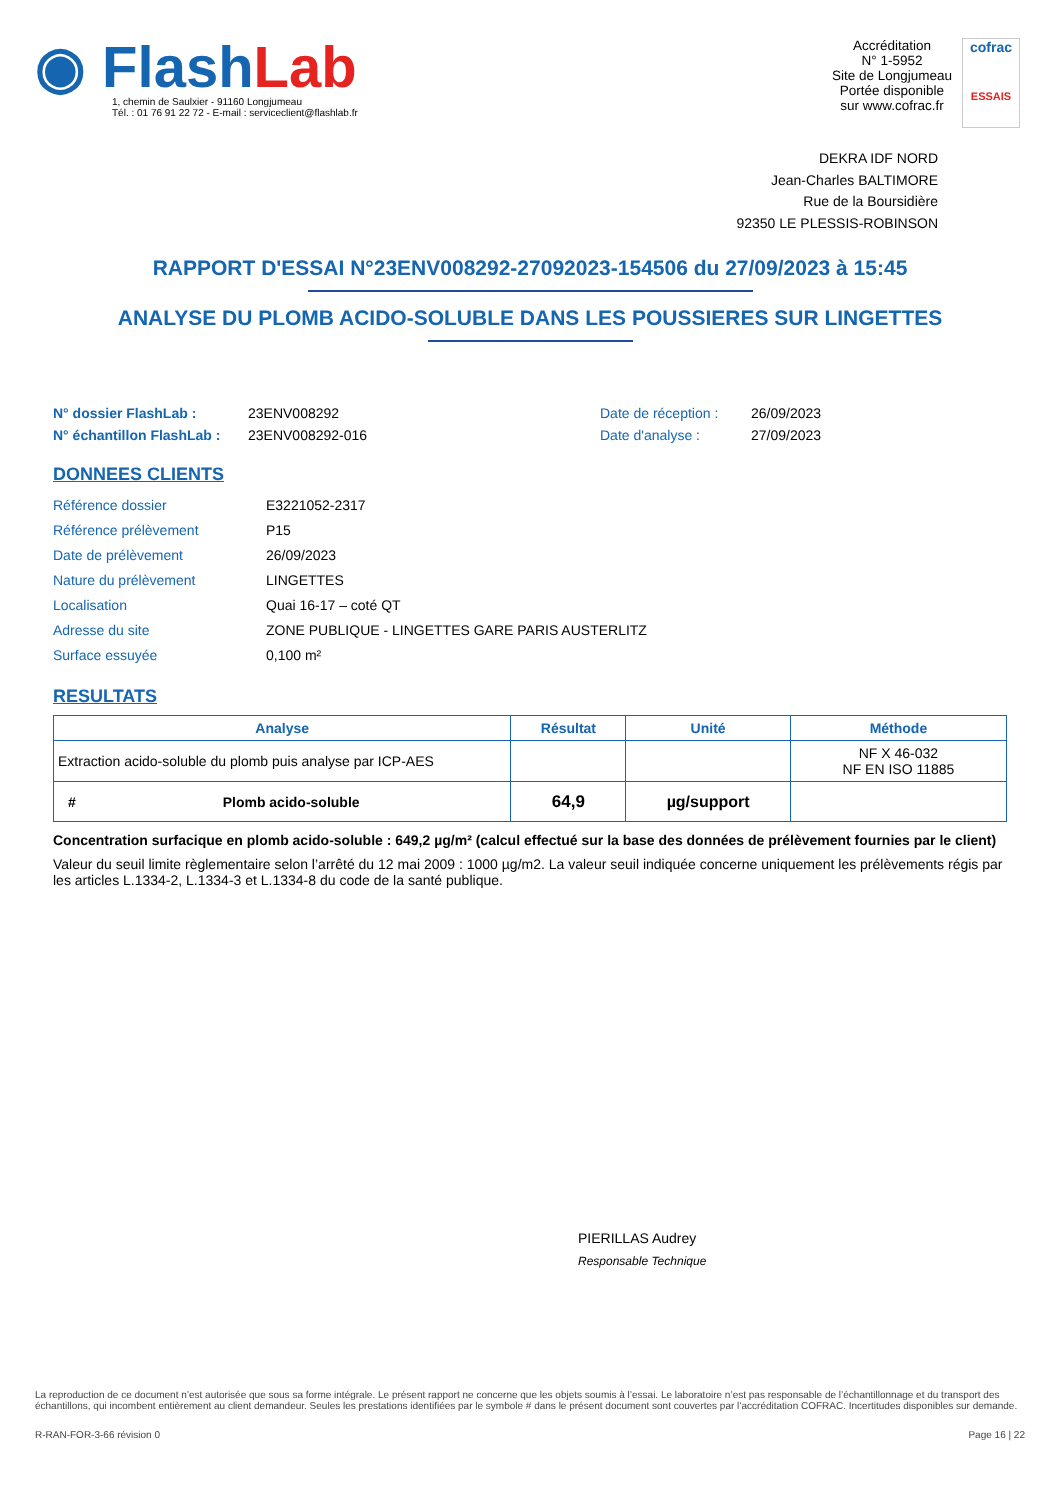◉ FlashLab
1, chemin de Saulxier - 91160 Longjumeau
Tél. : 01 76 91 22 72 - E-mail : serviceclient@flashlab.fr
Accréditation
N° 1-5952
Site de Longjumeau
Portée disponible
sur www.cofrac.fr
cofrac
ESSAIS
DEKRA IDF NORD
Jean-Charles BALTIMORE
Rue de la Boursidière
92350 LE PLESSIS-ROBINSON
RAPPORT D'ESSAI N°23ENV008292-27092023-154506 du 27/09/2023 à 15:45
ANALYSE DU PLOMB ACIDO-SOLUBLE DANS LES POUSSIERES SUR LINGETTES
N° dossier FlashLab : 23ENV008292 Date de réception : 26/09/2023
N° échantillon FlashLab : 23ENV008292-016 Date d'analyse : 27/09/2023
DONNEES CLIENTS
Référence dossier E3221052-2317
Référence prélèvement P15
Date de prélèvement 26/09/2023
Nature du prélèvement LINGETTES
Localisation Quai 16-17 – coté QT
Adresse du site ZONE PUBLIQUE - LINGETTES GARE PARIS AUSTERLITZ
Surface essuyée 0,100 m²
RESULTATS
| Analyse | Résultat | Unité | Méthode |
| --- | --- | --- | --- |
| Extraction acido-soluble du plomb puis analyse par ICP-AES | | | NF X 46-032 NF EN ISO 11885 |
| # Plomb acido-soluble | 64,9 | µg/support | |
Concentration surfacique en plomb acido-soluble : 649,2 µg/m² (calcul effectué sur la base des données de prélèvement fournies par le client)
Valeur du seuil limite règlementaire selon l’arrêté du 12 mai 2009 : 1000 µg/m2. La valeur seuil indiquée concerne uniquement les prélèvements régis par les articles L.1334-2, L.1334-3 et L.1334-8 du code de la santé publique.
PIERILLAS Audrey
Responsable Technique
La reproduction de ce document n’est autorisée que sous sa forme intégrale. Le présent rapport ne concerne que les objets soumis à l’essai. Le laboratoire n’est pas responsable de l’échantillonnage et du transport des échantillons, qui incombent entièrement au client demandeur. Seules les prestations identifiées par le symbole # dans le présent document sont couvertes par l’accréditation COFRAC. Incertitudes disponibles sur demande.
R-RAN-FOR-3-66 révision 0 Page 16 | 22